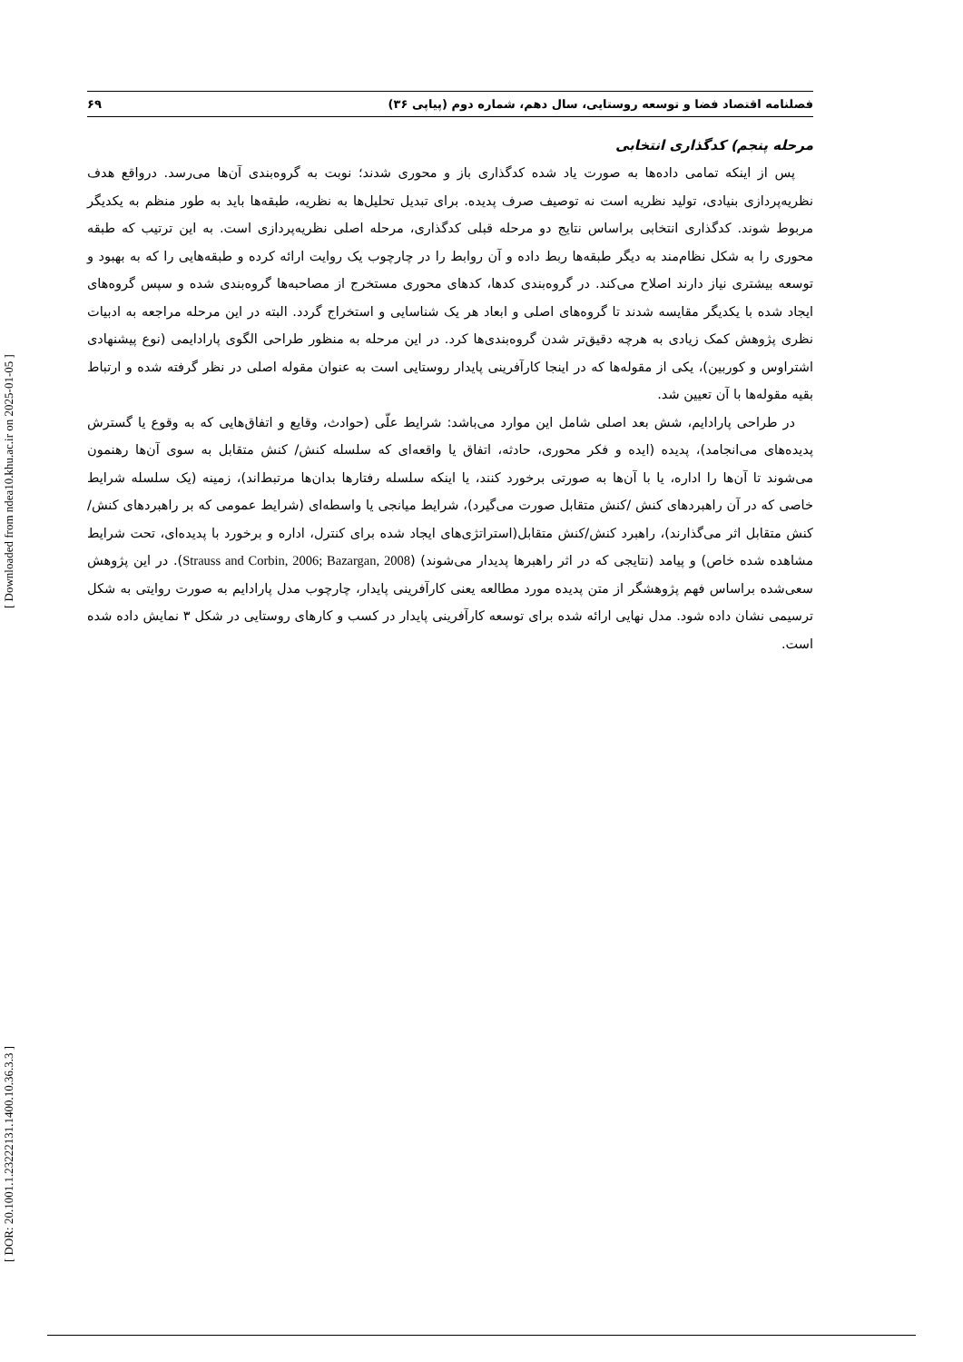[ DOR: 20.1001.1.23222131.1400.10.36.3.3 ] [ Downloaded from ndea10.khu.ac.ir on 2025-01-05 ]
فصلنامه اقتصاد فضا و توسعه روستایی، سال دهم، شماره دوم (پیاپی ۳۶) ۶۹
مرحله پنجم) کدگذاری انتخابی
پس از اینکه تمامی داده‌ها به صورت یاد شده کدگذاری باز و محوری شدند؛ نوبت به گروه‌بندی آن‌ها می‌رسد. درواقع هدف نظریه‌پردازی بنیادی، تولید نظریه است نه توصیف صرف پدیده. برای تبدیل تحلیل‌ها به نظریه، طبقه‌ها باید به طور منظم به یکدیگر مربوط شوند. کدگذاری انتخابی براساس نتایج دو مرحله قبلی کدگذاری، مرحله اصلی نظریه‌پردازی است. به این ترتیب که طبقه محوری را به شکل نظام‌مند به دیگر طبقه‌ها ربط داده و آن روابط را در چارچوب یک روایت ارائه کرده و طبقه‌هایی را که به بهبود و توسعه بیشتری نیاز دارند اصلاح می‌کند. در گروه‌بندی کدها، کدهای محوری مستخرج از مصاحبه‌ها گروه‌بندی شده و سپس گروه‌های ایجاد شده با یکدیگر مقایسه شدند تا گروه‌های اصلی و ابعاد هر یک شناسایی و استخراج گردد. البته در این مرحله مراجعه به ادبیات نظری پژوهش کمک زیادی به هرچه دقیق‌تر شدن گروه‌بندی‌ها کرد. در این مرحله به منظور طراحی الگوی پارادایمی (نوع پیشنهادی اشتراوس و کوربین)، یکی از مقوله‌ها که در اینجا کارآفرینی پایدار روستایی است به عنوان مقوله اصلی در نظر گرفته شده و ارتباط بقیه مقوله‌ها با آن تعیین شد.
در طراحی پارادایم، شش بعد اصلی شامل این موارد می‌باشد: شرایط علّی (حوادث، وقایع و اتفاق‌هایی که به وقوع یا گسترش پدیده‌های می‌انجامد)، پدیده (ایده و فکر محوری، حادثه، اتفاق یا واقعه‌ای که سلسله کنش/ کنش متقابل به سوی آن‌ها رهنمون می‌شوند تا آن‌ها را اداره، یا با آن‌ها به صورتی برخورد کنند، یا اینکه سلسله رفتارها بدان‌ها مرتبط‌اند)، زمینه (یک سلسله شرایط خاصی که در آن راهبردهای کنش /کنش متقابل صورت می‌گیرد)، شرایط میانجی یا واسطه‌ای (شرایط عمومی که بر راهبردهای کنش/ کنش متقابل اثر می‌گذارند)، راهبرد کنش/کنش متقابل(استراتژی‌های ایجاد شده برای کنترل، اداره و برخورد با پدیده‌ای، تحت شرایط مشاهده شده خاص) و پیامد (نتایجی که در اثر راهبرها پدیدار می‌شوند) (Strauss and Corbin, 2006; Bazargan, 2008). در این پژوهش سعی‌شده براساس فهم پژوهشگر از متن پدیده مورد مطالعه یعنی کارآفرینی پایدار، چارچوب مدل پارادایم به صورت روایتی به شکل ترسیمی نشان داده شود. مدل نهایی ارائه شده برای توسعه کارآفرینی پایدار در کسب و کارهای روستایی در شکل ۳ نمایش داده شده است.